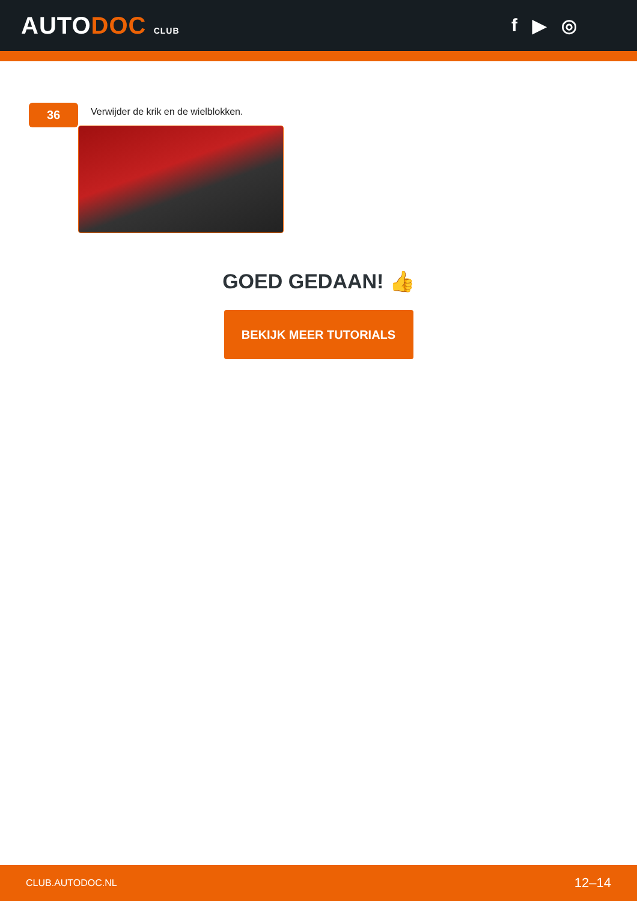AUTODOC CLUB
f ▶ ◎
36
Verwijder de krik en de wielblokken.
GOED GEDAAN! 👍
BEKIJK MEER TUTORIALS
CLUB.AUTODOC.NL 12–14